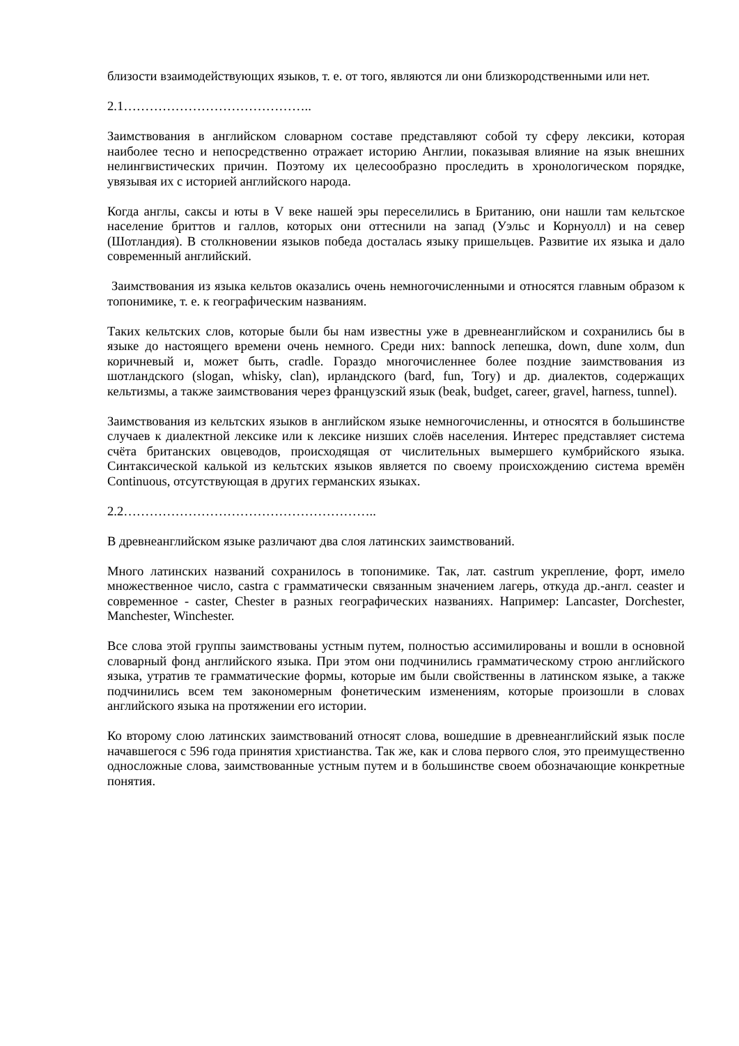близости взаимодействующих языков, т. е. от того, являются ли они близкородственными или нет.
2.1……………………………………..
Заимствования в английском словарном составе представляют собой ту сферу лексики, которая наиболее тесно и непосредственно отражает историю Англии, показывая влияние на язык внешних нелингвистических причин. Поэтому их целесообразно проследить в хронологическом порядке, увязывая их с историей английского народа.
Когда англы, саксы и юты в V веке нашей эры переселились в Британию, они нашли там кельтское население бриттов и галлов, которых они оттеснили на запад (Уэльс и Корнуолл) и на север (Шотландия). В столкновении языков победа досталась языку пришельцев. Развитие их языка и дало современный английский.
Заимствования из языка кельтов оказались очень немногочисленными и относятся главным образом к топонимике, т. е. к географическим названиям.
Таких кельтских слов, которые были бы нам известны уже в древнеанглийском и сохранились бы в языке до настоящего времени очень немного. Среди них: bannock лепешка, down, dune холм, dun коричневый и, может быть, cradle. Гораздо многочисленнее более поздние заимствования из шотландского (slogan, whisky, clan), ирландского (bard, fun, Tory) и др. диалектов, содержащих кельтизмы, а также заимствования через французский язык (beak, budget, career, gravel, harness, tunnel).
Заимствования из кельтских языков в английском языке немногочисленны, и относятся в большинстве случаев к диалектной лексике или к лексике низших слоёв населения. Интерес представляет система счёта британских овцеводов, происходящая от числительных вымершего кумбрийского языка. Синтаксической калькой из кельтских языков является по своему происхождению система времён Continuous, отсутствующая в других германских языках.
2.2…………………………………………………..
В древнеанглийском языке различают два слоя латинских заимствований.
Много латинских названий сохранилось в топонимике. Так, лат. castrum укрепление, форт, имело множественное число, castra с грамматически связанным значением лагерь, откуда др.-англ. ceaster и современное - caster, Chester в разных географических названиях. Например: Lancaster, Dorchester, Manchester, Winchester.
Все слова этой группы заимствованы устным путем, полностью ассимилированы и вошли в основной словарный фонд английского языка. При этом они подчинились грамматическому строю английского языка, утратив те грамматические формы, которые им были свойственны в латинском языке, а также подчинились всем тем закономерным фонетическим изменениям, которые произошли в словах английского языка на протяжении его истории.
Ко второму слою латинских заимствований относят слова, вошедшие в древнеанглийский язык после начавшегося с 596 года принятия христианства. Так же, как и слова первого слоя, это преимущественно односложные слова, заимствованные устным путем и в большинстве своем обозначающие конкретные понятия.